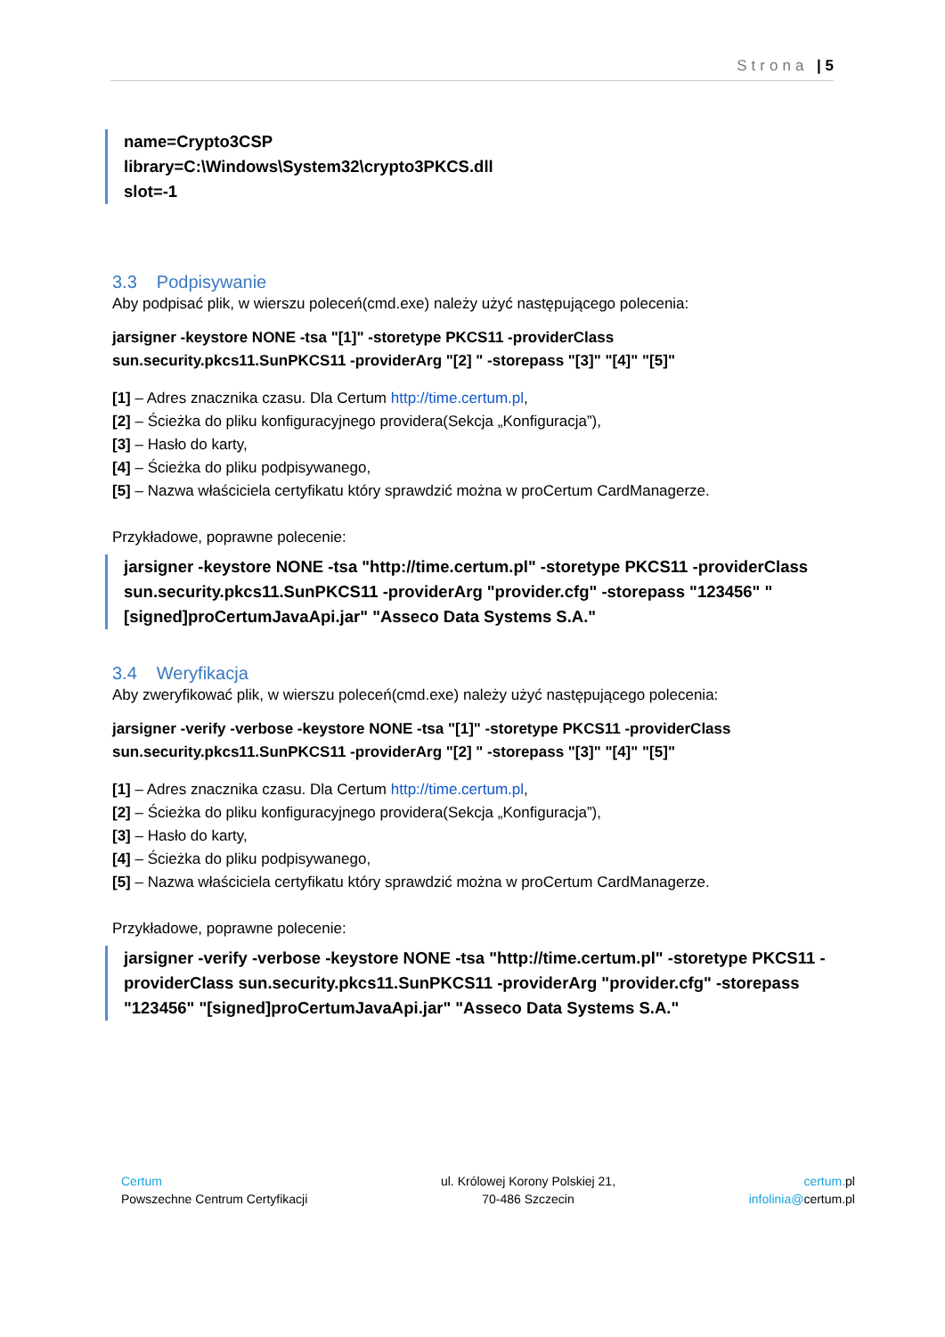Strona | 5
name=Crypto3CSP
library=C:\Windows\System32\crypto3PKCS.dll
slot=-1
3.3 Podpisywanie
Aby podpisać plik, w wierszu poleceń(cmd.exe) należy użyć następującego polecenia:
jarsigner -keystore NONE -tsa "[1]" -storetype PKCS11 -providerClass sun.security.pkcs11.SunPKCS11 -providerArg "[2] " -storepass "[3]" "[4]" "[5]"
[1] – Adres znacznika czasu. Dla Certum http://time.certum.pl,
[2] – Ścieżka do pliku konfiguracyjnego providera(Sekcja „Konfiguracja”),
[3] – Hasło do karty,
[4] – Ścieżka do pliku podpisywanego,
[5] – Nazwa właściciela certyfikatu który sprawdzić można w proCertum CardManagerze.
Przykładowe, poprawne polecenie:
jarsigner -keystore NONE -tsa "http://time.certum.pl" -storetype PKCS11 -providerClass sun.security.pkcs11.SunPKCS11 -providerArg "provider.cfg" -storepass "123456" "[signed]proCertumJavaApi.jar" "Asseco Data Systems S.A."
3.4 Weryfikacja
Aby zweryfikować plik, w wierszu poleceń(cmd.exe) należy użyć następującego polecenia:
jarsigner -verify -verbose -keystore NONE -tsa "[1]" -storetype PKCS11 -providerClass sun.security.pkcs11.SunPKCS11 -providerArg "[2] " -storepass "[3]" "[4]" "[5]"
[1] – Adres znacznika czasu. Dla Certum http://time.certum.pl,
[2] – Ścieżka do pliku konfiguracyjnego providera(Sekcja „Konfiguracja”),
[3] – Hasło do karty,
[4] – Ścieżka do pliku podpisywanego,
[5] – Nazwa właściciela certyfikatu który sprawdzić można w proCertum CardManagerze.
Przykładowe, poprawne polecenie:
jarsigner -verify -verbose -keystore NONE -tsa "http://time.certum.pl" -storetype PKCS11 -providerClass sun.security.pkcs11.SunPKCS11 -providerArg "provider.cfg" -storepass "123456" "[signed]proCertumJavaApi.jar" "Asseco Data Systems S.A."
Certum
Powszechne Centrum Certyfikacji
ul. Królowej Korony Polskiej 21,
70-486 Szczecin
certum. pl
infolinia@certum.pl